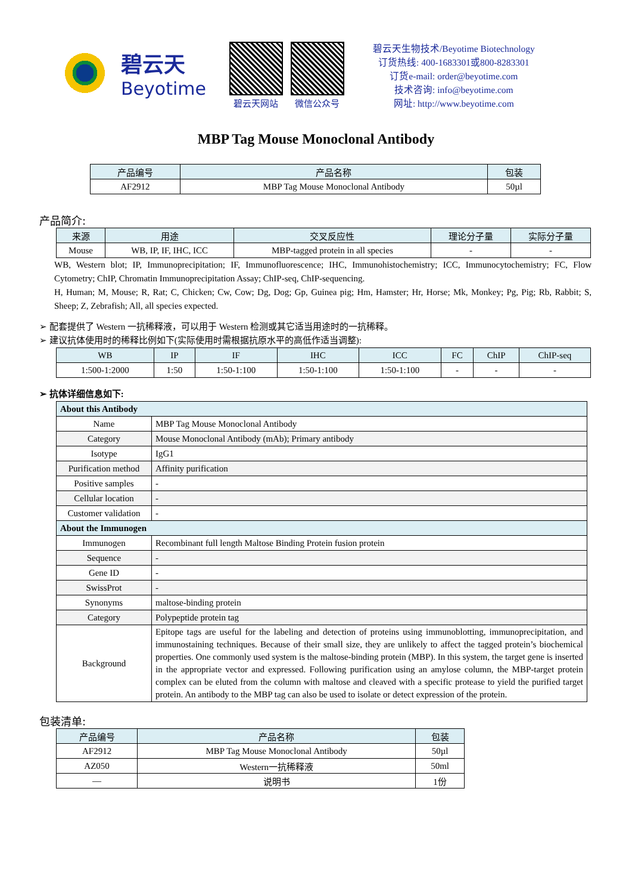碧云天
Beyotime
碧云天网站 微信公众号
碧云天生物技术/Beyotime Biotechnology
订货热线: 400-1683301或800-8283301
订货e-mail: order@beyotime.com
技术咨询: info@beyotime.com
网址: http://www.beyotime.com
MBP Tag Mouse Monoclonal Antibody
| 产品编号 | 产品名称 | 包装 |
| --- | --- | --- |
| AF2912 | MBP Tag Mouse Monoclonal Antibody | 50µl |
产品简介:
| 来源 | 用途 | 交叉反应性 | 理论分子量 | 实际分子量 |
| --- | --- | --- | --- | --- |
| Mouse | WB, IP, IF, IHC, ICC | MBP-tagged protein in all species | - | - |
WB, Western blot; IP, Immunoprecipitation; IF, Immunofluorescence; IHC, Immunohistochemistry; ICC, Immunocytochemistry; FC, Flow Cytometry; ChIP, Chromatin Immunoprecipitation Assay; ChIP-seq, ChIP-sequencing.
H, Human; M, Mouse; R, Rat; C, Chicken; Cw, Cow; Dg, Dog; Gp, Guinea pig; Hm, Hamster; Hr, Horse; Mk, Monkey; Pg, Pig; Rb, Rabbit; S, Sheep; Z, Zebrafish; All, all species expected.
➢ 配套提供了 Western 一抗稀释液，可以用于 Western 检测或其它适当用途时的一抗稀释。
➢ 建议抗体使用时的稀释比例如下(实际使用时需根据抗原水平的高低作适当调整):
| WB | IP | IF | IHC | ICC | FC | ChIP | ChIP-seq |
| --- | --- | --- | --- | --- | --- | --- | --- |
| 1:500-1:2000 | 1:50 | 1:50-1:100 | 1:50-1:100 | 1:50-1:100 | - | - | - |
➢ 抗体详细信息如下:
| About this Antibody | |
| Name | MBP Tag Mouse Monoclonal Antibody |
| Category | Mouse Monoclonal Antibody (mAb); Primary antibody |
| Isotype | IgG1 |
| Purification method | Affinity purification |
| Positive samples | - |
| Cellular location | - |
| Customer validation | - |
| About the Immunogen | |
| Immunogen | Recombinant full length Maltose Binding Protein fusion protein |
| Sequence | - |
| Gene ID | - |
| SwissProt | - |
| Synonyms | maltose-binding protein |
| Category | Polypeptide protein tag |
| Background | Epitope tags are useful for the labeling and detection of proteins using immunoblotting, immunoprecipitation, and immunostaining techniques. Because of their small size, they are unlikely to affect the tagged protein’s biochemical properties. One commonly used system is the maltose-binding protein (MBP). In this system, the target gene is inserted in the appropriate vector and expressed. Following purification using an amylose column, the MBP-target protein complex can be eluted from the column with maltose and cleaved with a specific protease to yield the purified target protein. An antibody to the MBP tag can also be used to isolate or detect expression of the protein. |
包装清单:
| 产品编号 | 产品名称 | 包装 |
| --- | --- | --- |
| AF2912 | MBP Tag Mouse Monoclonal Antibody | 50µl |
| AZ050 | Western一抗稀释液 | 50ml |
| — | 说明书 | 1份 |